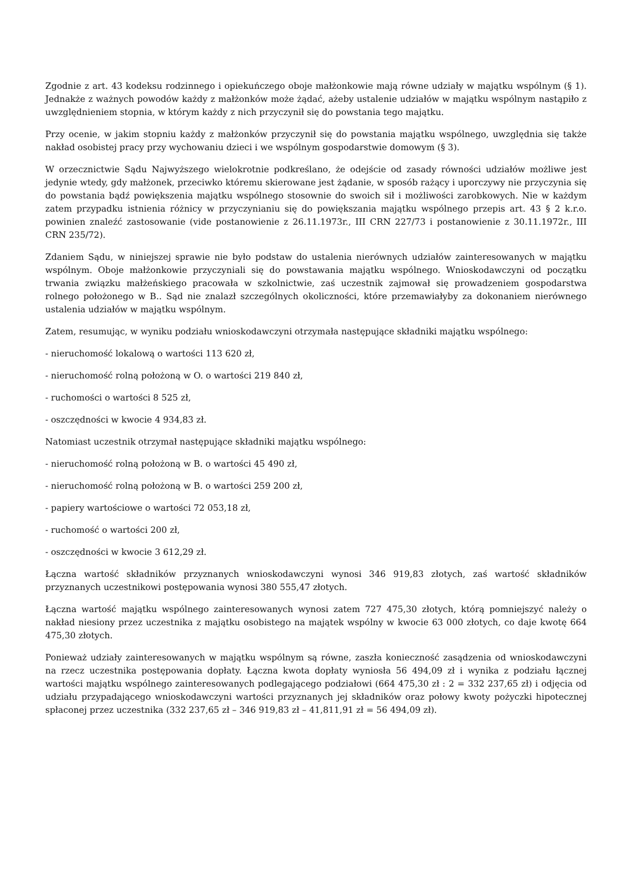Zgodnie z art. 43 kodeksu rodzinnego i opiekuńczego oboje małżonkowie mają równe udziały w majątku wspólnym (§ 1). Jednakże z ważnych powodów każdy z małżonków może żądać, ażeby ustalenie udziałów w majątku wspólnym nastąpiło z uwzględnieniem stopnia, w którym każdy z nich przyczynił się do powstania tego majątku.
Przy ocenie, w jakim stopniu każdy z małżonków przyczynił się do powstania majątku wspólnego, uwzględnia się także nakład osobistej pracy przy wychowaniu dzieci i we wspólnym gospodarstwie domowym (§ 3).
W orzecznictwie Sądu Najwyższego wielokrotnie podkreślano, że odejście od zasady równości udziałów możliwe jest jedynie wtedy, gdy małżonek, przeciwko któremu skierowane jest żądanie, w sposób rażący i uporczywy nie przyczynia się do powstania bądź powiększenia majątku wspólnego stosownie do swoich sił i możliwości zarobkowych. Nie w każdym zatem przypadku istnienia różnicy w przyczynianiu się do powiększania majątku wspólnego przepis art. 43 § 2 k.r.o. powinien znaleźć zastosowanie (vide postanowienie z 26.11.1973r., III CRN 227/73 i postanowienie z 30.11.1972r., III CRN 235/72).
Zdaniem Sądu, w niniejszej sprawie nie było podstaw do ustalenia nierównych udziałów zainteresowanych w majątku wspólnym. Oboje małżonkowie przyczyniali się do powstawania majątku wspólnego. Wnioskodawczyni od początku trwania związku małżeńskiego pracowała w szkolnictwie, zaś uczestnik zajmował się prowadzeniem gospodarstwa rolnego położonego w B.. Sąd nie znalazł szczególnych okoliczności, które przemawiałyby za dokonaniem nierównego ustalenia udziałów w majątku wspólnym.
Zatem, resumując, w wyniku podziału wnioskodawczyni otrzymała następujące składniki majątku wspólnego:
- nieruchomość lokalową o wartości 113 620 zł,
- nieruchomość rolną położoną w O. o wartości 219 840 zł,
- ruchomości o wartości 8 525 zł,
- oszczędności w kwocie 4 934,83 zł.
Natomiast uczestnik otrzymał następujące składniki majątku wspólnego:
- nieruchomość rolną położoną w B. o wartości 45 490 zł,
- nieruchomość rolną położoną w B. o wartości 259 200 zł,
- papiery wartościowe o wartości 72 053,18 zł,
- ruchomość o wartości 200 zł,
- oszczędności w kwocie 3 612,29 zł.
Łączna wartość składników przyznanych wnioskodawczyni wynosi 346 919,83 złotych, zaś wartość składników przyznanych uczestnikowi postępowania wynosi 380 555,47 złotych.
Łączna wartość majątku wspólnego zainteresowanych wynosi zatem 727 475,30 złotych, którą pomniejszyć należy o nakład niesiony przez uczestnika z majątku osobistego na majątek wspólny w kwocie 63 000 złotych, co daje kwotę 664 475,30 złotych.
Ponieważ udziały zainteresowanych w majątku wspólnym są równe, zaszła konieczność zasądzenia od wnioskodawczyni na rzecz uczestnika postępowania dopłaty. Łączna kwota dopłaty wyniosła 56 494,09 zł i wynika z podziału łącznej wartości majątku wspólnego zainteresowanych podlegającego podziałowi (664 475,30 zł : 2 = 332 237,65 zł) i odjęcia od udziału przypadającego wnioskodawczyni wartości przyznanych jej składników oraz połowy kwoty pożyczki hipotecznej spłaconej przez uczestnika (332 237,65 zł – 346 919,83 zł – 41,811,91 zł = 56 494,09 zł).